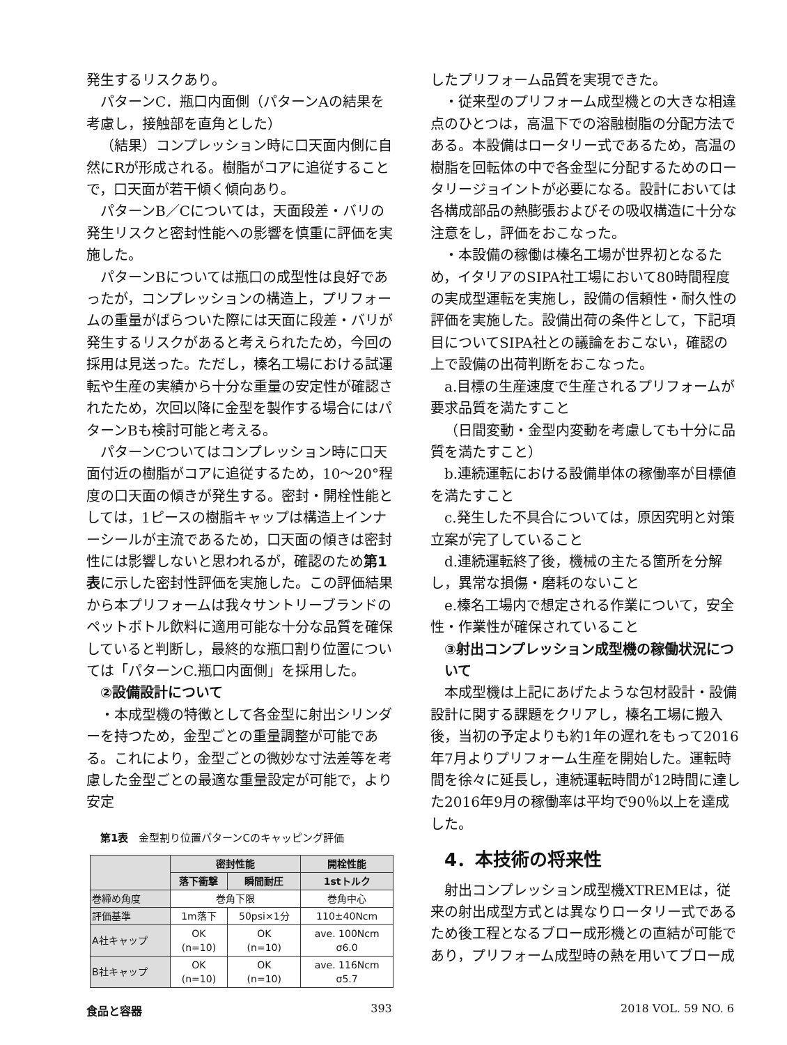発生するリスクあり。
パターンC．瓶口内面側（パターンAの結果を考慮し，接触部を直角とした）
（結果）コンプレッション時に口天面内側に自然にRが形成される。樹脂がコアに追従することで，口天面が若干傾く傾向あり。
パターンB／Cについては，天面段差・バリの発生リスクと密封性能への影響を慎重に評価を実施した。
パターンBについては瓶口の成型性は良好であったが，コンプレッションの構造上，プリフォームの重量がばらついた際には天面に段差・バリが発生するリスクがあると考えられたため，今回の採用は見送った。ただし，榛名工場における試運転や生産の実績から十分な重量の安定性が確認されたため，次回以降に金型を製作する場合にはパターンBも検討可能と考える。
パターンCついてはコンプレッション時に口天面付近の樹脂がコアに追従するため，10～20°程度の口天面の傾きが発生する。密封・開栓性能としては，1ピースの樹脂キャップは構造上インナーシールが主流であるため，口天面の傾きは密封性には影響しないと思われるが，確認のため第1表に示した密封性評価を実施した。この評価結果から本プリフォームは我々サントリーブランドのペットボトル飲料に適用可能な十分な品質を確保していると判断し，最終的な瓶口割り位置については「パターンC.瓶口内面側」を採用した。
②設備設計について
・本成型機の特徴として各金型に射出シリンダーを持つため，金型ごとの重量調整が可能である。これにより，金型ごとの微妙な寸法差等を考慮した金型ごとの最適な重量設定が可能で，より安定
第1表　金型割り位置パターンCのキャッピング評価
| | 密封性能 | | 開栓性能 |
| --- | --- | --- | --- |
| | 落下衝撃 | 瞬間耐圧 | 1stトルク |
| 巻締め角度 | 巻角下限 | | 巻角中心 |
| 評価基準 | 1m落下 | 50psi×1分 | 110±40Ncm |
| A社キャップ | OK (n=10) | OK (n=10) | ave. 100Ncm σ6.0 |
| B社キャップ | OK (n=10) | OK (n=10) | ave. 116Ncm σ5.7 |
したプリフォーム品質を実現できた。
・従来型のプリフォーム成型機との大きな相違点のひとつは，高温下での溶融樹脂の分配方法である。本設備はロータリー式であるため，高温の樹脂を回転体の中で各金型に分配するためのロータリージョイントが必要になる。設計においては各構成部品の熱膨張およびその吸収構造に十分な注意をし，評価をおこなった。
・本設備の稼働は榛名工場が世界初となるため，イタリアのSIPA社工場において80時間程度の実成型運転を実施し，設備の信頼性・耐久性の評価を実施した。設備出荷の条件として，下記項目についてSIPA社との議論をおこない，確認の上で設備の出荷判断をおこなった。
a.目標の生産速度で生産されるプリフォームが要求品質を満たすこと
（日間変動・金型内変動を考慮しても十分に品質を満たすこと）
b.連続運転における設備単体の稼働率が目標値を満たすこと
c.発生した不具合については，原因究明と対策立案が完了していること
d.連続運転終了後，機械の主たる箇所を分解し，異常な損傷・磨耗のないこと
e.榛名工場内で想定される作業について，安全性・作業性が確保されていること
③射出コンプレッション成型機の稼働状況について
本成型機は上記にあげたような包材設計・設備設計に関する課題をクリアし，榛名工場に搬入後，当初の予定よりも約1年の遅れをもって2016年7月よりプリフォーム生産を開始した。運転時間を徐々に延長し，連続運転時間が12時間に達した2016年9月の稼働率は平均で90％以上を達成した。
4．本技術の将来性
射出コンプレッション成型機XTREMEは，従来の射出成型方式とは異なりロータリー式であるため後工程となるブロー成形機との直結が可能であり，プリフォーム成型時の熱を用いてブロー成
食品と容器 393 2018 VOL. 59 NO. 6